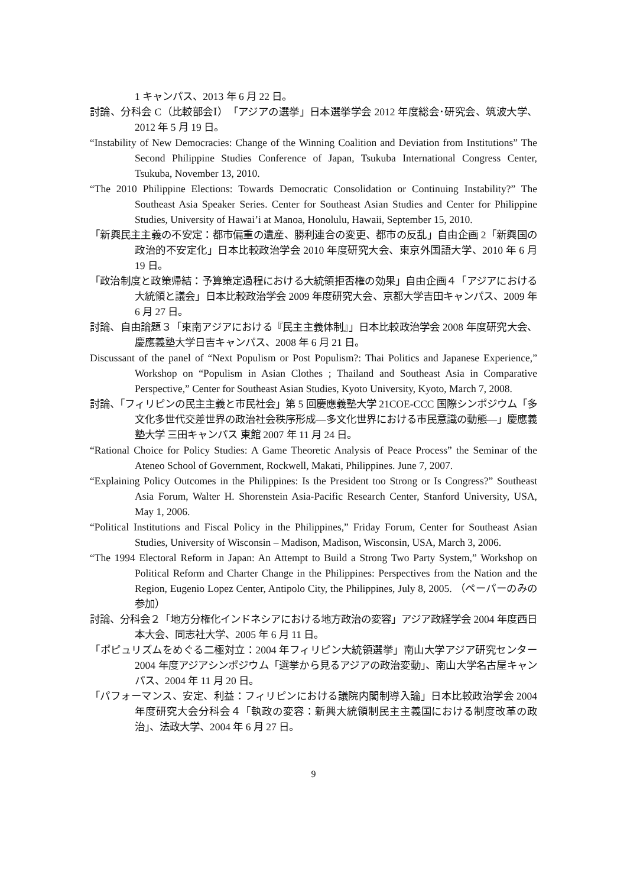1 キャンパス、2013 年 6 月 22 日。
討論、分科会 C（比較部会Ⅰ）「アジアの選挙」日本選挙学会 2012 年度総会･研究会、筑波大学、2012 年 5 月 19 日。
“Instability of New Democracies: Change of the Winning Coalition and Deviation from Institutions” The Second Philippine Studies Conference of Japan, Tsukuba International Congress Center, Tsukuba, November 13, 2010.
“The 2010 Philippine Elections: Towards Democratic Consolidation or Continuing Instability?” The Southeast Asia Speaker Series. Center for Southeast Asian Studies and Center for Philippine Studies, University of Hawai’i at Manoa, Honolulu, Hawaii, September 15, 2010.
「新興民主主義の不安定：都市偏重の遺産、勝利連合の変更、都市の反乱」自由企画 2「新興国の政治的不安定化」日本比較政治学会 2010 年度研究大会、東京外国語大学、2010 年 6 月 19 日。
「政治制度と政策帰結：予算策定過程における大統領拒否権の効果」自由企画４「アジアにおける大統領と議会」日本比較政治学会 2009 年度研究大会、京都大学吉田キャンパス、2009 年 6 月 27 日。
討論、自由論題３「東南アジアにおける『民主主義体制』」日本比較政治学会 2008 年度研究大会、慶應義塾大学日吉キャンパス、2008 年 6 月 21 日。
Discussant of the panel of “Next Populism or Post Populism?: Thai Politics and Japanese Experience,” Workshop on “Populism in Asian Clothes ; Thailand and Southeast Asia in Comparative Perspective,” Center for Southeast Asian Studies, Kyoto University, Kyoto, March 7, 2008.
討論、「フィリピンの民主主義と市民社会」第 5 回慶應義塾大学 21COE-CCC 国際シンポジウム「多文化多世代交差世界の政治社会秩序形成―多文化世界における市民意識の動態―」慶應義塾大学 三田キャンパス 東館 2007 年 11 月 24 日。
“Rational Choice for Policy Studies: A Game Theoretic Analysis of Peace Process” the Seminar of the Ateneo School of Government, Rockwell, Makati, Philippines. June 7, 2007.
“Explaining Policy Outcomes in the Philippines: Is the President too Strong or Is Congress?” Southeast Asia Forum, Walter H. Shorenstein Asia-Pacific Research Center, Stanford University, USA, May 1, 2006.
“Political Institutions and Fiscal Policy in the Philippines,” Friday Forum, Center for Southeast Asian Studies, University of Wisconsin – Madison, Madison, Wisconsin, USA, March 3, 2006.
“The 1994 Electoral Reform in Japan: An Attempt to Build a Strong Two Party System,” Workshop on Political Reform and Charter Change in the Philippines: Perspectives from the Nation and the Region, Eugenio Lopez Center, Antipolo City, the Philippines, July 8, 2005. （ペーパーのみの参加）
討論、分科会２「地方分権化インドネシアにおける地方政治の変容」アジア政経学会 2004 年度西日本大会、同志社大学、2005 年 6 月 11 日。
「ポピュリズムをめぐる二極対立：2004 年フィリピン大統領選挙」南山大学アジア研究センター2004 年度アジアシンポジウム「選挙から見るアジアの政治変動」、南山大学名古屋キャンパス、2004 年 11 月 20 日。
「パフォーマンス、安定、利益：フィリピンにおける議院内閣制導入論」日本比較政治学会 2004 年度研究大会分科会４「執政の変容：新興大統領制民主主義国における制度改革の政治」、法政大学、2004 年 6 月 27 日。
9